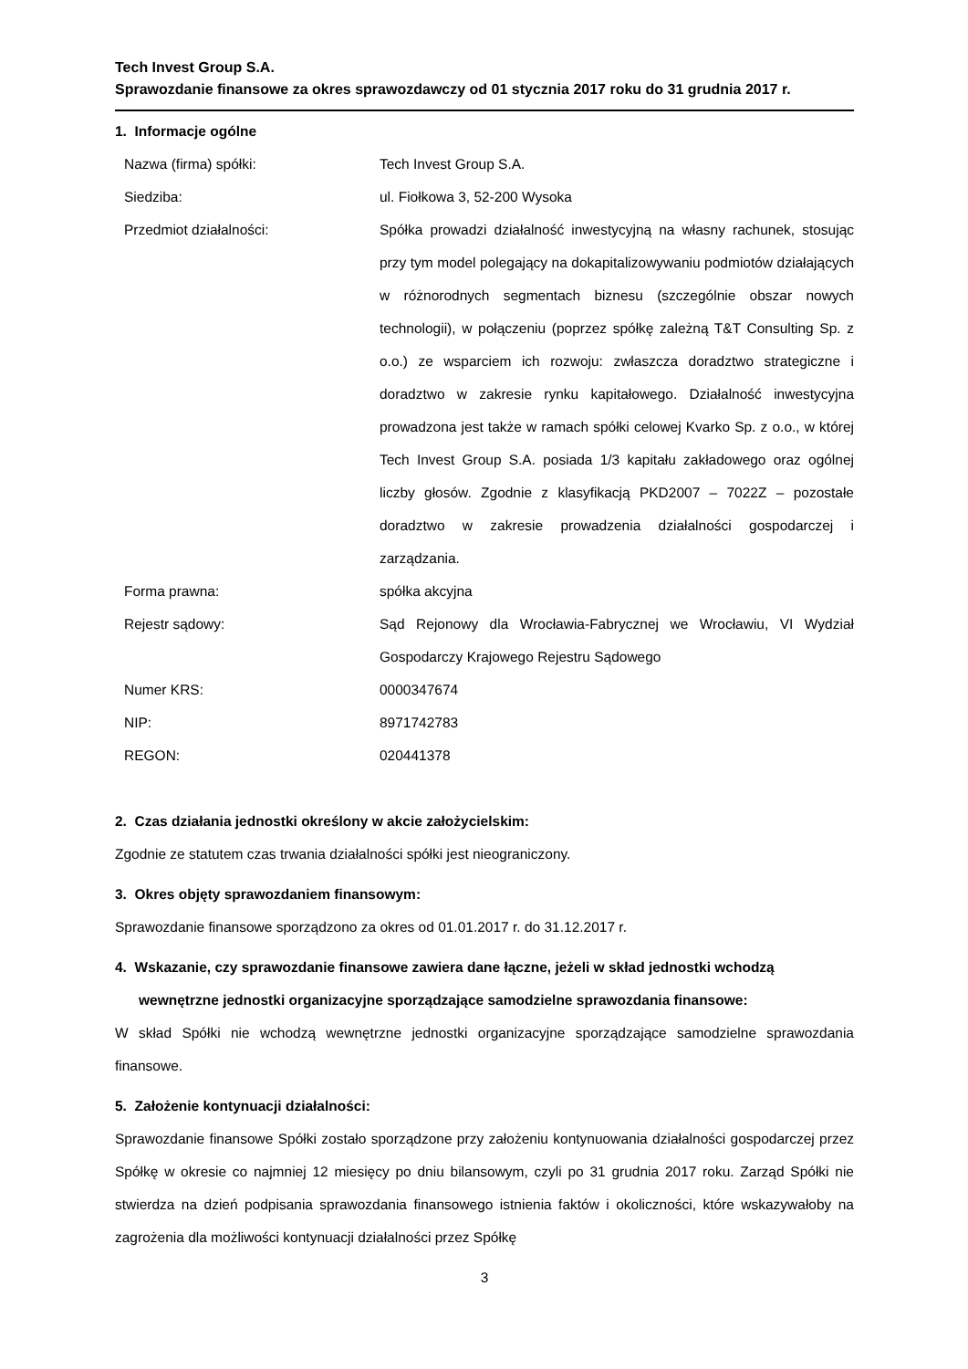Tech Invest Group S.A.
Sprawozdanie finansowe za okres sprawozdawczy od 01 stycznia 2017 roku do 31 grudnia 2017 r.
1. Informacje ogólne
| Nazwa (firma) spółki: | Tech Invest Group S.A. |
| Siedziba: | ul. Fiołkowa 3, 52-200 Wysoka |
| Przedmiot działalności: | Spółka prowadzi działalność inwestycyjną na własny rachunek, stosując przy tym model polegający na dokapitalizowywaniu podmiotów działających w różnorodnych segmentach biznesu (szczególnie obszar nowych technologii), w połączeniu (poprzez spółkę zależną T&T Consulting Sp. z o.o.) ze wsparciem ich rozwoju: zwłaszcza doradztwo strategiczne i doradztwo w zakresie rynku kapitałowego. Działalność inwestycyjna prowadzona jest także w ramach spółki celowej Kvarko Sp. z o.o., w której Tech Invest Group S.A. posiada 1/3 kapitału zakładowego oraz ogólnej liczby głosów. Zgodnie z klasyfikacją PKD2007 – 7022Z – pozostałe doradztwo w zakresie prowadzenia działalności gospodarczej i zarządzania. |
| Forma prawna: | spółka akcyjna |
| Rejestr sądowy: | Sąd Rejonowy dla Wrocławia-Fabrycznej we Wrocławiu, VI Wydział Gospodarczy Krajowego Rejestru Sądowego |
| Numer KRS: | 0000347674 |
| NIP: | 8971742783 |
| REGON: | 020441378 |
2. Czas działania jednostki określony w akcie założycielskim:
Zgodnie ze statutem czas trwania działalności spółki jest nieograniczony.
3. Okres objęty sprawozdaniem finansowym:
Sprawozdanie finansowe sporządzono za okres od 01.01.2017 r. do 31.12.2017 r.
4. Wskazanie, czy sprawozdanie finansowe zawiera dane łączne, jeżeli w skład jednostki wchodzą wewnętrzne jednostki organizacyjne sporządzające samodzielne sprawozdania finansowe:
W skład Spółki nie wchodzą wewnętrzne jednostki organizacyjne sporządzające samodzielne sprawozdania finansowe.
5. Założenie kontynuacji działalności:
Sprawozdanie finansowe Spółki zostało sporządzone przy założeniu kontynuowania działalności gospodarczej przez Spółkę w okresie co najmniej 12 miesięcy po dniu bilansowym, czyli po 31 grudnia 2017 roku. Zarząd Spółki nie stwierdza na dzień podpisania sprawozdania finansowego istnienia faktów i okoliczności, które wskazywałoby na zagrożenia dla możliwości kontynuacji działalności przez Spółkę
3